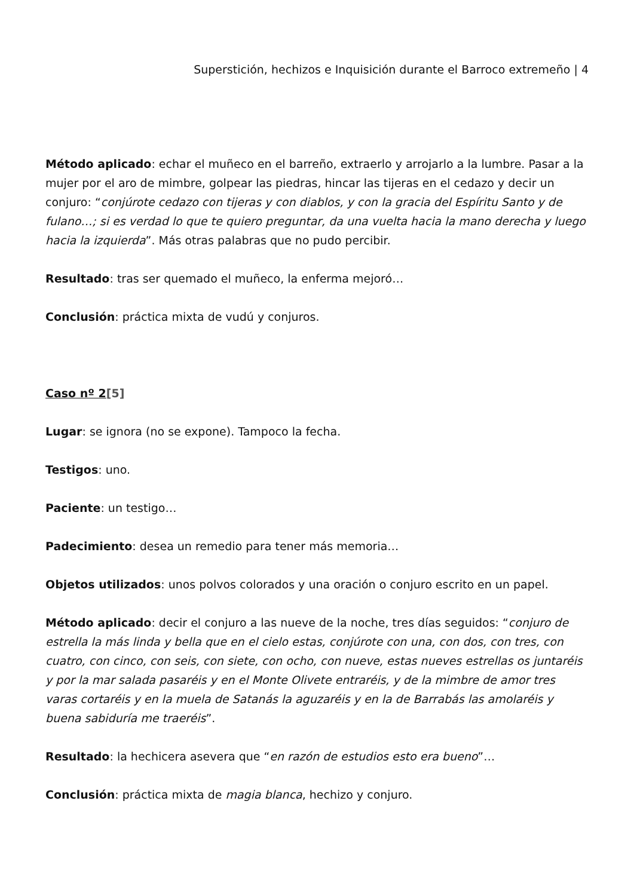Superstición, hechizos e Inquisición durante el Barroco extremeño | 4
Método aplicado: echar el muñeco en el barreño, extraerlo y arrojarlo a la lumbre. Pasar a la mujer por el aro de mimbre, golpear las piedras, hincar las tijeras en el cedazo y decir un conjuro: “conjúrote cedazo con tijeras y con diablos, y con la gracia del Espíritu Santo y de fulano…; si es verdad lo que te quiero preguntar, da una vuelta hacia la mano derecha y luego hacia la izquierda”. Más otras palabras que no pudo percibir.
Resultado: tras ser quemado el muñeco, la enferma mejoró…
Conclusión: práctica mixta de vudú y conjuros.
Caso nº 2[5]
Lugar: se ignora (no se expone). Tampoco la fecha.
Testigos: uno.
Paciente: un testigo…
Padecimiento: desea un remedio para tener más memoria…
Objetos utilizados: unos polvos colorados y una oración o conjuro escrito en un papel.
Método aplicado: decir el conjuro a las nueve de la noche, tres días seguidos: “conjuro de estrella la más linda y bella que en el cielo estas, conjúrote con una, con dos, con tres, con cuatro, con cinco, con seis, con siete, con ocho, con nueve, estas nueves estrellas os juntaréis y por la mar salada pasaréis y en el Monte Olivete entraréis, y de la mimbre de amor tres varas cortaréis y en la muela de Satanás la aguzaréis y en la de Barrabás las amolaréis y buena sabiduría me traeréis”.
Resultado: la hechicera asevera que “en razón de estudios esto era bueno”…
Conclusión: práctica mixta de magia blanca, hechizo y conjuro.